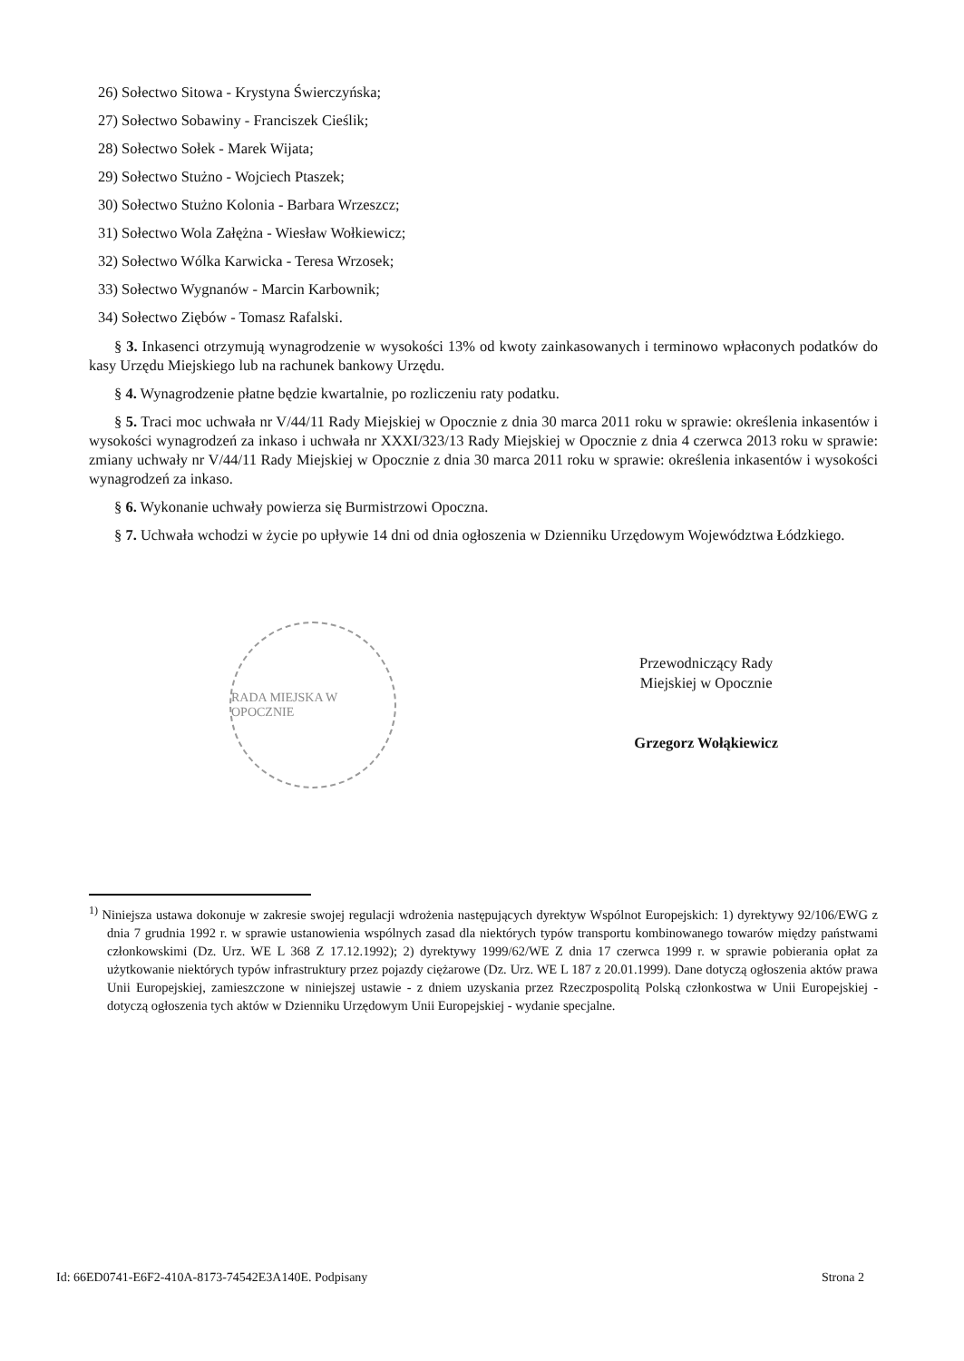26) Sołectwo Sitowa - Krystyna Świerczyńska;
27) Sołectwo Sobawiny - Franciszek Cieślik;
28) Sołectwo Sołek - Marek Wijata;
29) Sołectwo Stużno - Wojciech Ptaszek;
30) Sołectwo Stużno Kolonia - Barbara Wrzeszcz;
31) Sołectwo Wola Załężna - Wiesław Wołkiewicz;
32) Sołectwo Wólka Karwicka - Teresa Wrzosek;
33) Sołectwo Wygnanów - Marcin Karbownik;
34) Sołectwo Ziębów - Tomasz Rafalski.
§ 3. Inkasenci otrzymują wynagrodzenie w wysokości 13% od kwoty zainkasowanych i terminowo wpłaconych podatków do kasy Urzędu Miejskiego lub na rachunek bankowy Urzędu.
§ 4. Wynagrodzenie płatne będzie kwartalnie, po rozliczeniu raty podatku.
§ 5. Traci moc uchwała nr V/44/11 Rady Miejskiej w Opocznie z dnia 30 marca 2011 roku w sprawie: określenia inkasentów i wysokości wynagrodzeń za inkaso i uchwała nr XXXI/323/13 Rady Miejskiej w Opocznie z dnia 4 czerwca 2013 roku w sprawie: zmiany uchwały nr V/44/11 Rady Miejskiej w Opocznie z dnia 30 marca 2011 roku w sprawie: określenia inkasentów i wysokości wynagrodzeń za inkaso.
§ 6. Wykonanie uchwały powierza się Burmistrzowi Opoczna.
§ 7. Uchwała wchodzi w życie po upływie 14 dni od dnia ogłoszenia w Dzienniku Urzędowym Województwa Łódzkiego.
RADA MIEJSKA W OPOCZNIE
Przewodniczący Rady
Miejskiej w Opocznie
Grzegorz Wołąkiewicz
<sup>1)</sup> Niniejsza ustawa dokonuje w zakresie swojej regulacji wdrożenia następujących dyrektyw Wspólnot Europejskich: 1) dyrektywy 92/106/EWG z dnia 7 grudnia 1992 r. w sprawie ustanowienia wspólnych zasad dla niektórych typów transportu kombinowanego towarów między państwami członkowskimi (Dz. Urz. WE L 368 Z 17.12.1992); 2) dyrektywy 1999/62/WE Z dnia 17 czerwca 1999 r. w sprawie pobierania opłat za użytkowanie niektórych typów infrastruktury przez pojazdy ciężarowe (Dz. Urz. WE L 187 z 20.01.1999). Dane dotyczą ogłoszenia aktów prawa Unii Europejskiej, zamieszczone w niniejszej ustawie - z dniem uzyskania przez Rzeczpospolitą Polską członkostwa w Unii Europejskiej - dotyczą ogłoszenia tych aktów w Dzienniku Urzędowym Unii Europejskiej - wydanie specjalne.
Id: 66ED0741-E6F2-410A-8173-74542E3A140E. Podpisany Strona 2